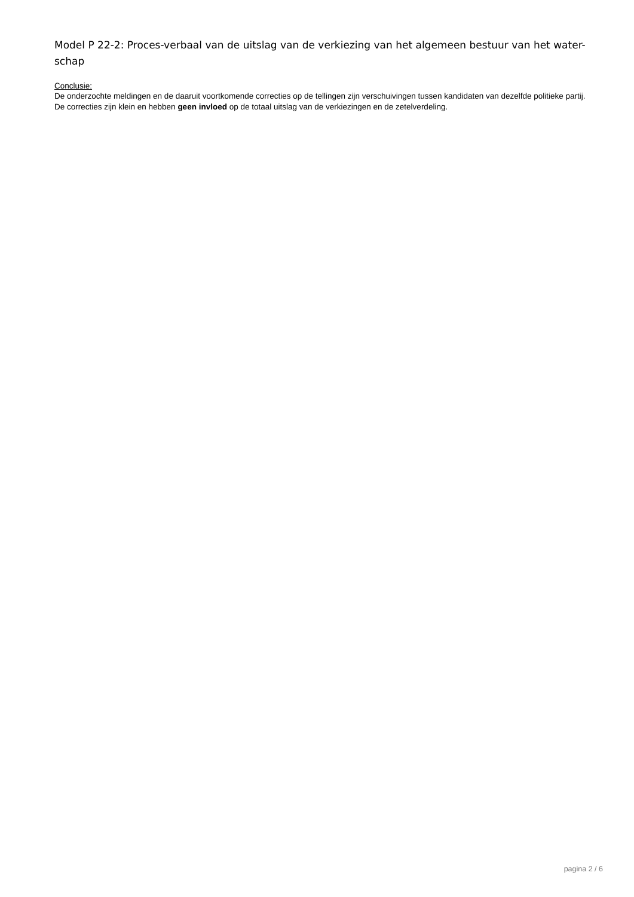Model P 22-2: Proces-verbaal van de uitslag van de verkiezing van het algemeen bestuur van het water-schap
Conclusie:
De onderzochte meldingen en de daaruit voortkomende correcties op de tellingen zijn verschuivingen tussen kandidaten van dezelfde politieke partij. De correcties zijn klein en hebben geen invloed op de totaal uitslag van de verkiezingen en de zetelverdeling.
pagina 2 / 6